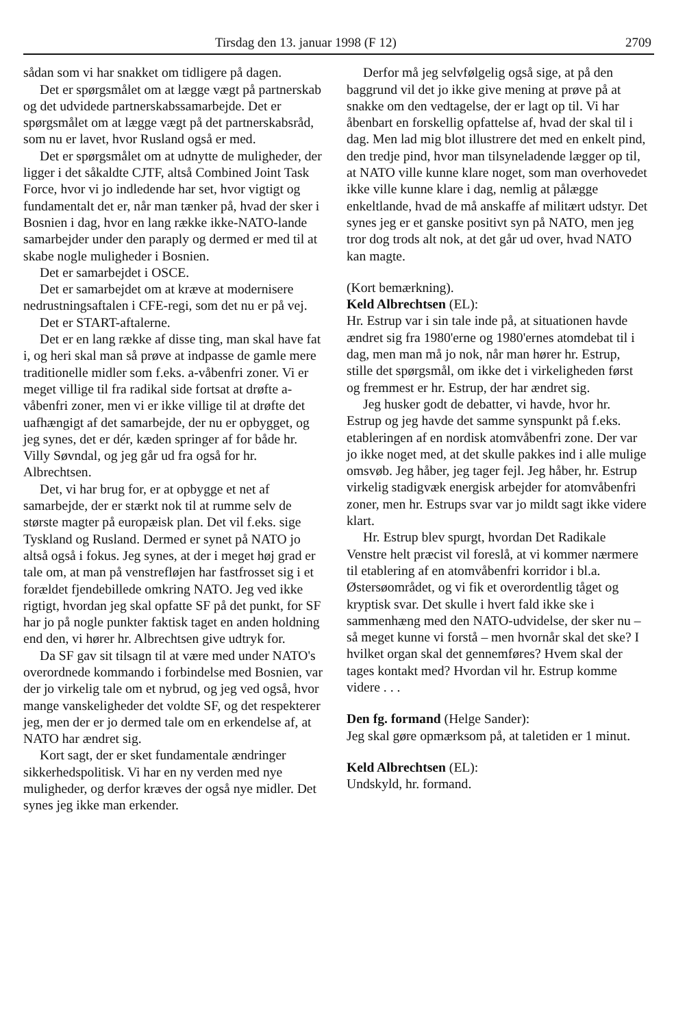Tirsdag den 13. januar 1998 (F 12) 2709
sådan som vi har snakket om tidligere på dagen.
Det er spørgsmålet om at lægge vægt på partnerskab og det udvidede partnerskabssamarbejde. Det er spørgsmålet om at lægge vægt på det partnerskabsråd, som nu er lavet, hvor Rusland også er med.
Det er spørgsmålet om at udnytte de muligheder, der ligger i det såkaldte CJTF, altså Combined Joint Task Force, hvor vi jo indledende har set, hvor vigtigt og fundamentalt det er, når man tænker på, hvad der sker i Bosnien i dag, hvor en lang række ikke-NATO-lande samarbejder under den paraply og dermed er med til at skabe nogle muligheder i Bosnien.
Det er samarbejdet i OSCE.
Det er samarbejdet om at kræve at modernisere nedrustningsaftalen i CFE-regi, som det nu er på vej.
Det er START-aftalerne.
Det er en lang række af disse ting, man skal have fat i, og heri skal man så prøve at indpasse de gamle mere traditionelle midler som f.eks. a-våbenfri zoner. Vi er meget villige til fra radikal side fortsat at drøfte a-våbenfri zoner, men vi er ikke villige til at drøfte det uafhængigt af det samarbejde, der nu er opbygget, og jeg synes, det er dér, kæden springer af for både hr. Villy Søvndal, og jeg går ud fra også for hr. Albrechtsen.
Det, vi har brug for, er at opbygge et net af samarbejde, der er stærkt nok til at rumme selv de største magter på europæisk plan. Det vil f.eks. sige Tyskland og Rusland. Dermed er synet på NATO jo altså også i fokus. Jeg synes, at der i meget høj grad er tale om, at man på venstrefløjen har fastfrosset sig i et forældet fjendebillede omkring NATO. Jeg ved ikke rigtigt, hvordan jeg skal opfatte SF på det punkt, for SF har jo på nogle punkter faktisk taget en anden holdning end den, vi hører hr. Albrechtsen give udtryk for.
Da SF gav sit tilsagn til at være med under NATO's overordnede kommando i forbindelse med Bosnien, var der jo virkelig tale om et nybrud, og jeg ved også, hvor mange vanskeligheder det voldte SF, og det respekterer jeg, men der er jo dermed tale om en erkendelse af, at NATO har ændret sig.
Kort sagt, der er sket fundamentale ændringer sikkerhedspolitisk. Vi har en ny verden med nye muligheder, og derfor kræves der også nye midler. Det synes jeg ikke man erkender.
Derfor må jeg selvfølgelig også sige, at på den baggrund vil det jo ikke give mening at prøve på at snakke om den vedtagelse, der er lagt op til. Vi har åbenbart en forskellig opfattelse af, hvad der skal til i dag. Men lad mig blot illustrere det med en enkelt pind, den tredje pind, hvor man tilsyneladende lægger op til, at NATO ville kunne klare noget, som man overhovedet ikke ville kunne klare i dag, nemlig at pålægge enkeltlande, hvad de må anskaffe af militært udstyr. Det synes jeg er et ganske positivt syn på NATO, men jeg tror dog trods alt nok, at det går ud over, hvad NATO kan magte.
(Kort bemærkning).
Keld Albrechtsen (EL):
Hr. Estrup var i sin tale inde på, at situationen havde ændret sig fra 1980'erne og 1980'ernes atomdebat til i dag, men man må jo nok, når man hører hr. Estrup, stille det spørgsmål, om ikke det i virkeligheden først og fremmest er hr. Estrup, der har ændret sig.
Jeg husker godt de debatter, vi havde, hvor hr. Estrup og jeg havde det samme synspunkt på f.eks. etableringen af en nordisk atomvåbenfri zone. Der var jo ikke noget med, at det skulle pakkes ind i alle mulige omsvøb. Jeg håber, jeg tager fejl. Jeg håber, hr. Estrup virkelig stadigvæk energisk arbejder for atomvåbenfri zoner, men hr. Estrups svar var jo mildt sagt ikke videre klart.
Hr. Estrup blev spurgt, hvordan Det Radikale Venstre helt præcist vil foreslå, at vi kommer nærmere til etablering af en atomvåbenfri korridor i bl.a. Østersøområdet, og vi fik et overordentlig tåget og kryptisk svar. Det skulle i hvert fald ikke ske i sammenhæng med den NATO-udvidelse, der sker nu – så meget kunne vi forstå – men hvornår skal det ske? I hvilket organ skal det gennemføres? Hvem skal der tages kontakt med? Hvordan vil hr. Estrup komme videre . . .
Den fg. formand (Helge Sander):
Jeg skal gøre opmærksom på, at taletiden er 1 minut.
Keld Albrechtsen (EL):
Undskyld, hr. formand.